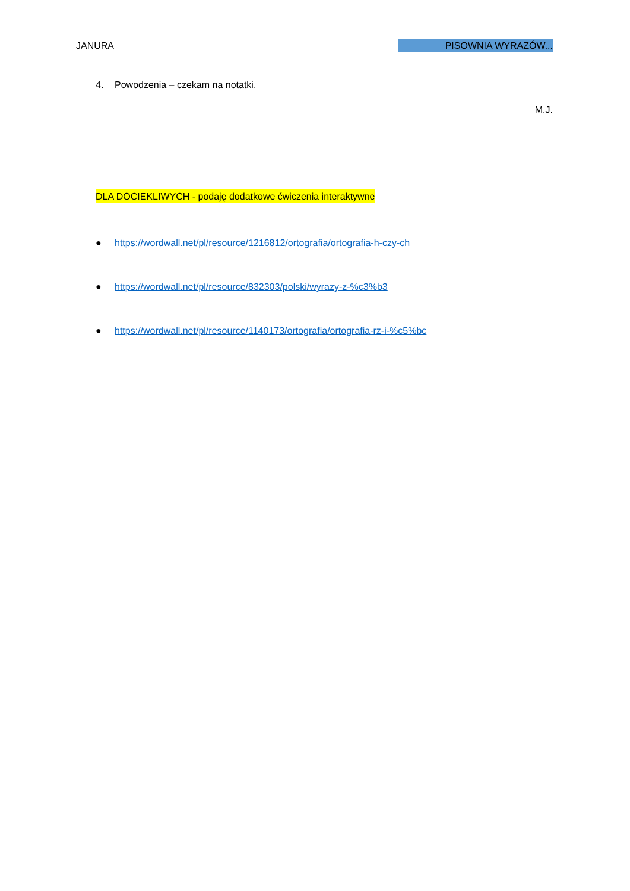JANURA PISOWNIA WYRAZÓW...
4. Powodzenia – czekam na notatki.
M.J.
DLA DOCIEKLIWYCH - podaję dodatkowe ćwiczenia interaktywne
● https://wordwall.net/pl/resource/1216812/ortografia/ortografia-h-czy-ch
● https://wordwall.net/pl/resource/832303/polski/wyrazy-z-%c3%b3
● https://wordwall.net/pl/resource/1140173/ortografia/ortografia-rz-i-%c5%bc